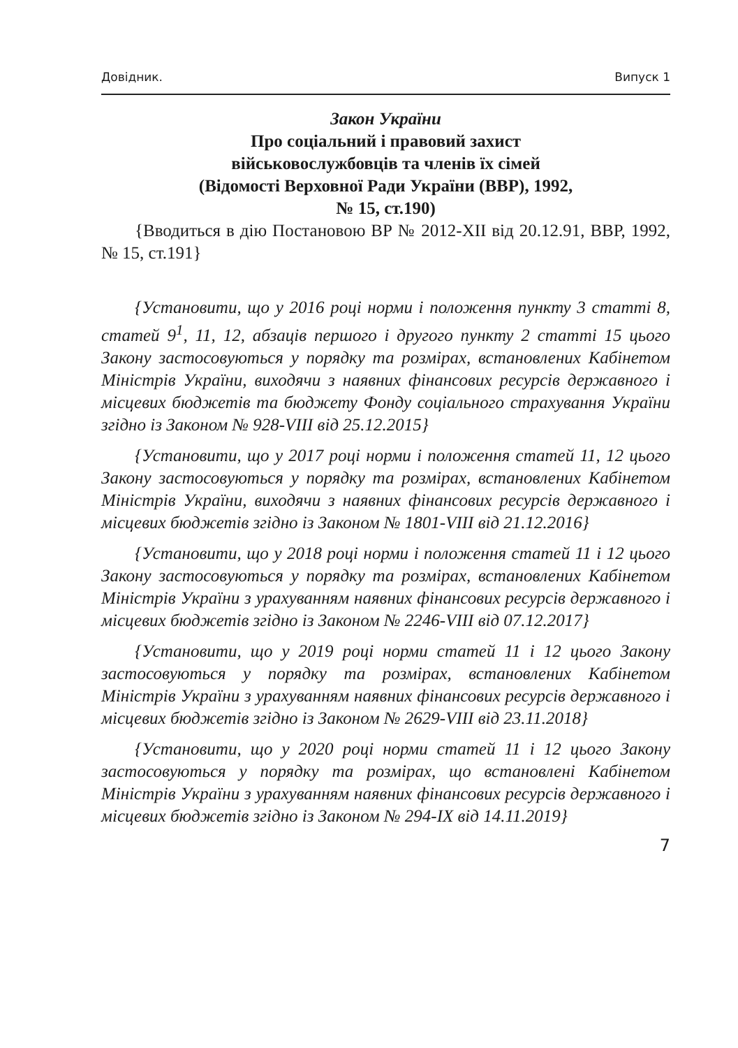Довідник. Випуск 1
Закон України
Про соціальний і правовий захист
військовослужбовців та членів їх сімей
(Відомості Верховної Ради України (ВВР), 1992,
№ 15, ст.190)
{Вводиться в дію Постановою ВР № 2012-XII від 20.12.91, ВВР, 1992, № 15, ст.191}
{Установити, що у 2016 році норми і положення пункту 3 статті 8, статей 9<sup>1</sup>, 11, 12, абзаців першого і другого пункту 2 статті 15 цього Закону застосовуються у порядку та розмірах, встановлених Кабінетом Міністрів України, виходячи з наявних фінансових ресурсів державного і місцевих бюджетів та бюджету Фонду соціального страхування України згідно із Законом № 928-VIII від 25.12.2015}
{Установити, що у 2017 році норми і положення статей 11, 12 цього Закону застосовуються у порядку та розмірах, встановлених Кабінетом Міністрів України, виходячи з наявних фінансових ресурсів державного і місцевих бюджетів згідно із Законом № 1801-VIII від 21.12.2016}
{Установити, що у 2018 році норми і положення статей 11 і 12 цього Закону застосовуються у порядку та розмірах, встановлених Кабінетом Міністрів України з урахуванням наявних фінансових ресурсів державного і місцевих бюджетів згідно із Законом № 2246-VIII від 07.12.2017}
{Установити, що у 2019 році норми статей 11 і 12 цього Закону застосовуються у порядку та розмірах, встановлених Кабінетом Міністрів України з урахуванням наявних фінансових ресурсів державного і місцевих бюджетів згідно із Законом № 2629-VIII від 23.11.2018}
{Установити, що у 2020 році норми статей 11 і 12 цього Закону застосовуються у порядку та розмірах, що встановлені Кабінетом Міністрів України з урахуванням наявних фінансових ресурсів державного і місцевих бюджетів згідно із Законом № 294-IX від 14.11.2019}
7